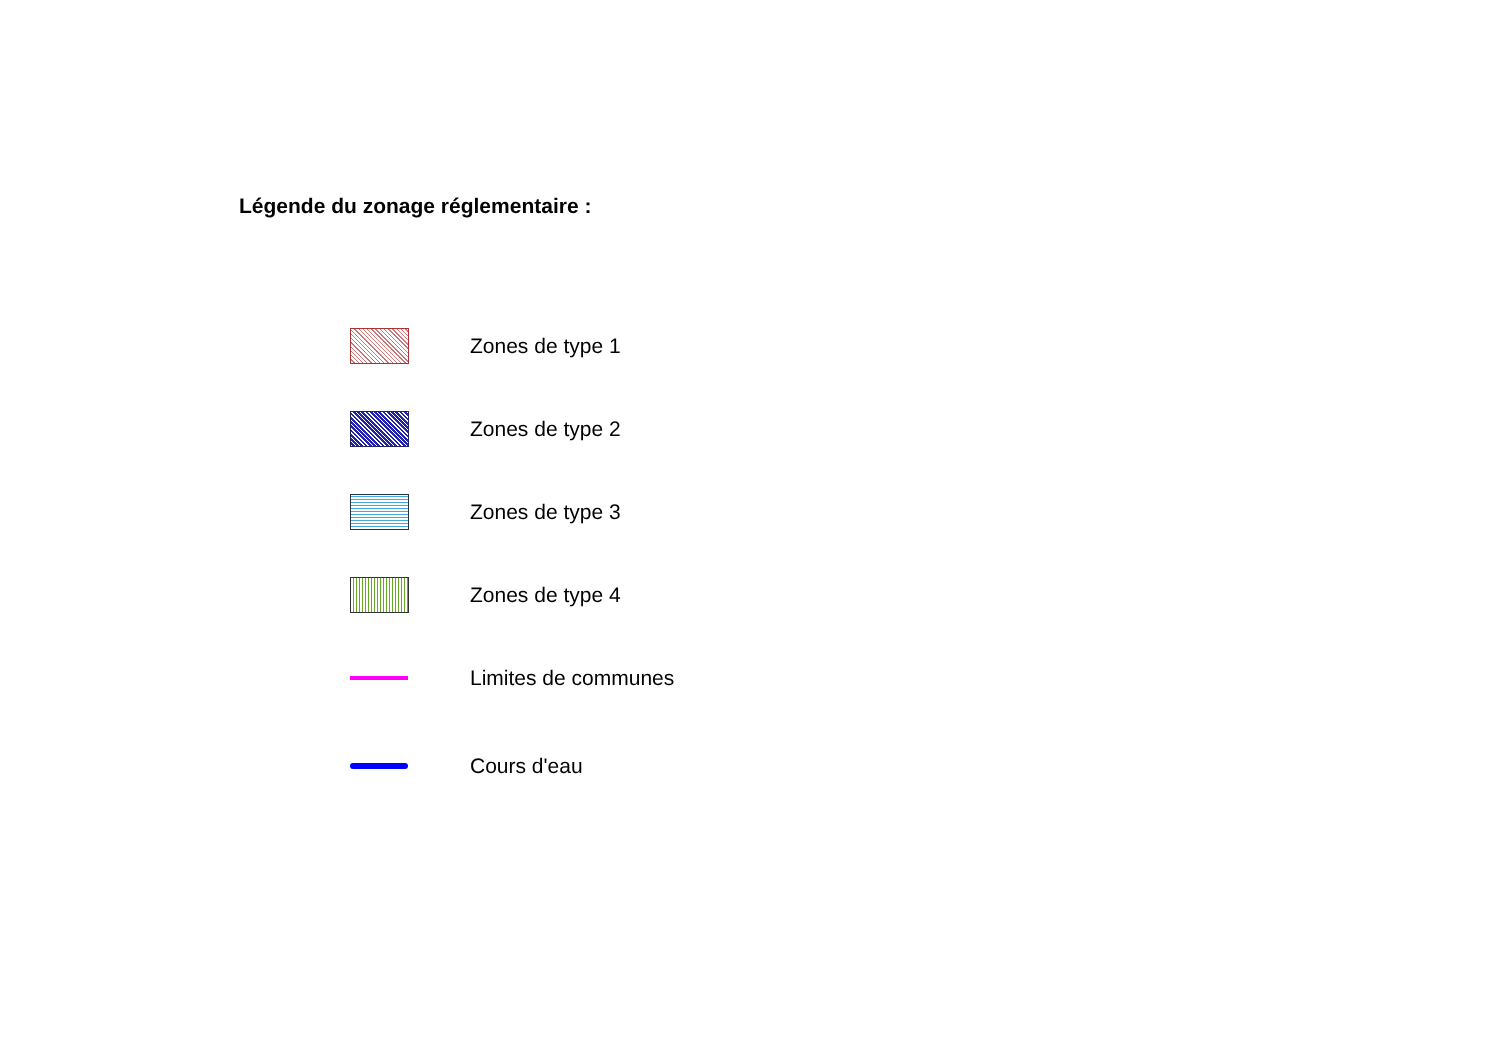Légende du zonage réglementaire :
Zones de type 1
Zones de type 2
Zones de type 3
Zones de type 4
Limites de communes
Cours d'eau